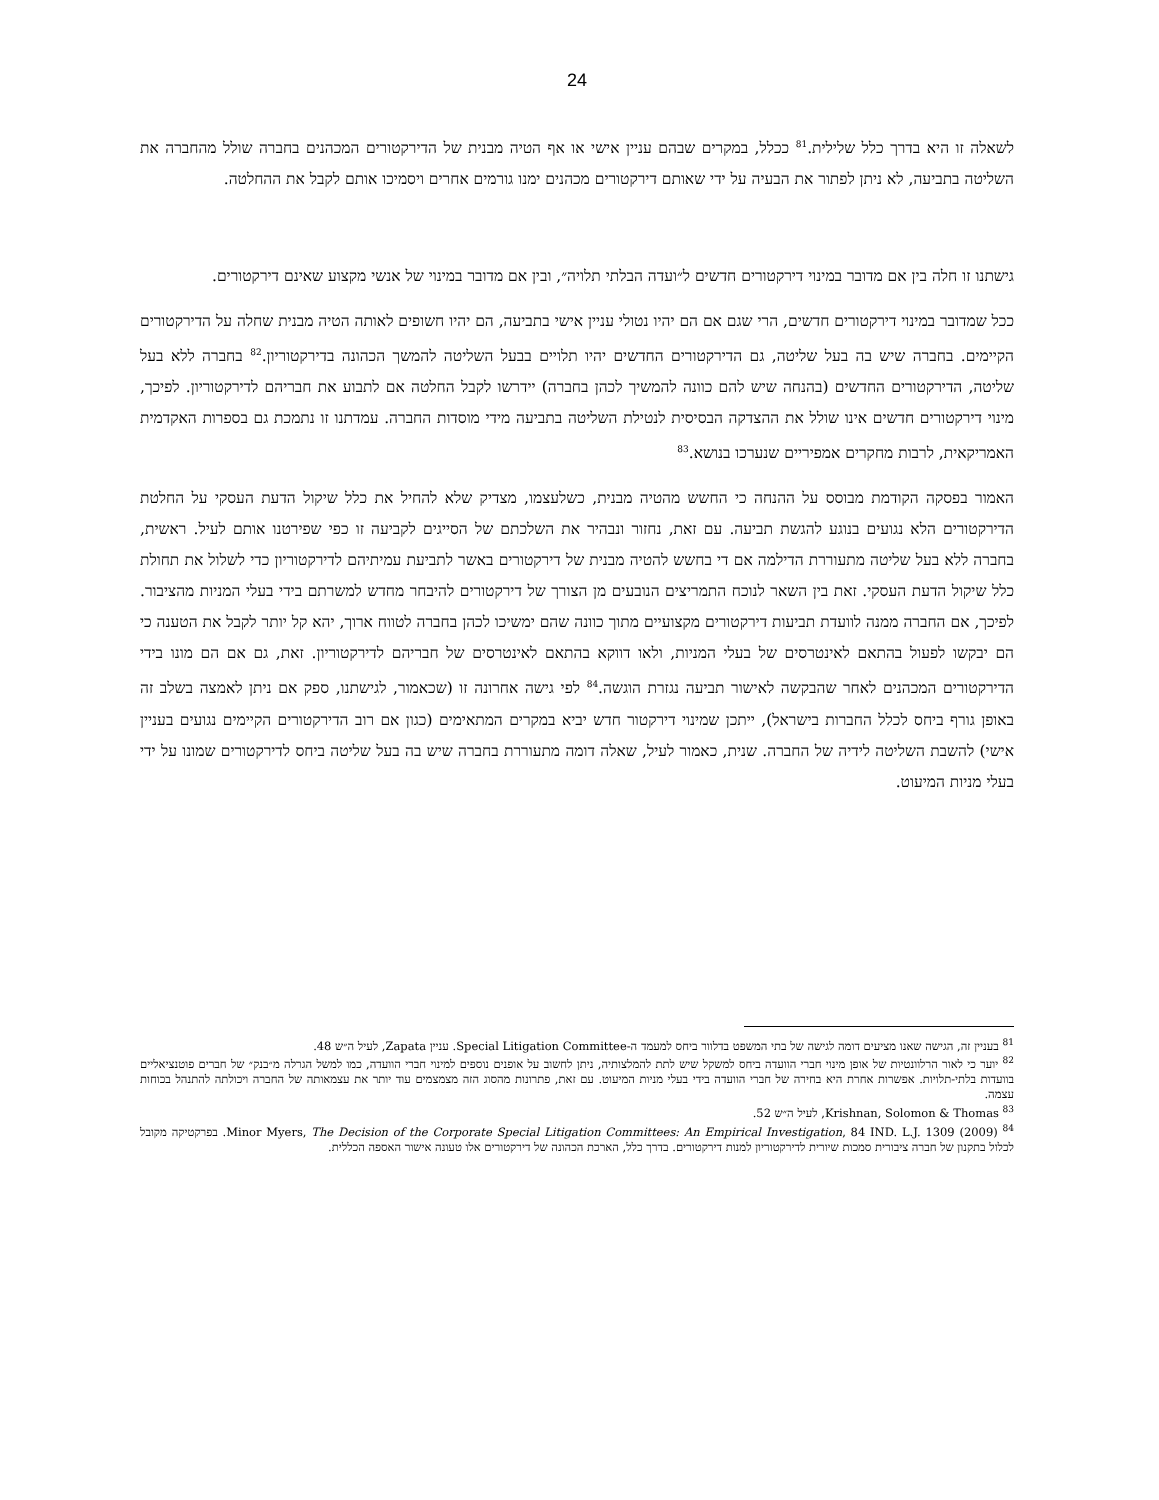24
לשאלה זו היא בדרך כלל שלילית.<sup>81</sup> ככלל, במקרים שבהם עניין אישי או אף הטיה מבנית של הדירקטורים המכהנים בחברה שולל מהחברה את השליטה בתביעה, לא ניתן לפתור את הבעיה על ידי שאותם דירקטורים מכהנים ימנו גורמים אחרים ויסמיכו אותם לקבל את ההחלטה.
גישתנו זו חלה בין אם מדובר במינוי דירקטורים חדשים ל״ועדה הבלתי תלויה״, ובין אם מדובר במינוי של אנשי מקצוע שאינם דירקטורים.
ככל שמדובר במינוי דירקטורים חדשים, הרי שגם אם הם יהיו נטולי עניין אישי בתביעה, הם יהיו חשופים לאותה הטיה מבנית שחלה על הדירקטורים הקיימים. בחברה שיש בה בעל שליטה, גם הדירקטורים החדשים יהיו תלויים בבעל השליטה להמשך הכהונה בדירקטוריון.<sup>82</sup> בחברה ללא בעל שליטה, הדירקטורים החדשים (בהנחה שיש להם כוונה להמשיך לכהן בחברה) יידרשו לקבל החלטה אם לתבוע את חבריהם לדירקטוריון. לפיכך, מינוי דירקטורים חדשים אינו שולל את ההצדקה הבסיסית לנטילת השליטה בתביעה מידי מוסדות החברה. עמדתנו זו נתמכת גם בספרות האקדמית האמריקאית, לרבות מחקרים אמפיריים שנערכו בנושא.<sup>83</sup>
האמור בפסקה הקודמת מבוסס על ההנחה כי החשש מהטיה מבנית, כשלעצמו, מצדיק שלא להחיל את כלל שיקול הדעת העסקי על החלטת הדירקטורים הלא נגועים בנוגע להגשת תביעה. עם זאת, נחזור ונבהיר את השלכתם של הסייגים לקביעה זו כפי שפירטנו אותם לעיל. ראשית, בחברה ללא בעל שליטה מתעוררת הדילמה אם די בחשש להטיה מבנית של דירקטורים באשר לתביעת עמיתיהם לדירקטוריון כדי לשלול את תחולת כלל שיקול הדעת העסקי. זאת בין השאר לנוכח התמריצים הנובעים מן הצורך של דירקטורים להיבחר מחדש למשרתם בידי בעלי המניות מהציבור. לפיכך, אם החברה ממנה לוועדת תביעות דירקטורים מקצועיים מתוך כוונה שהם ימשיכו לכהן בחברה לטווח ארוך, יהא קל יותר לקבל את הטענה כי הם יבקשו לפעול בהתאם לאינטרסים של בעלי המניות, ולאו דווקא בהתאם לאינטרסים של חבריהם לדירקטוריון. זאת, גם אם הם מונו בידי הדירקטורים המכהנים לאחר שהבקשה לאישור תביעה נגזרת הוגשה.<sup>84</sup> לפי גישה אחרונה זו (שכאמור, לגישתנו, ספק אם ניתן לאמצה בשלב זה באופן גורף ביחס לכלל החברות בישראל), ייתכן שמינוי דירקטור חדש יביא במקרים המתאימים (כגון אם רוב הדירקטורים הקיימים נגועים בעניין אישי) להשבת השליטה לידיה של החברה. שנית, כאמור לעיל, שאלה דומה מתעוררת בחברה שיש בה בעל שליטה ביחס לדירקטורים שמונו על ידי בעלי מניות המיעוט.
<sup>81</sup> בעניין זה, הגישה שאנו מציעים דומה לגישה של בתי המשפט בדלוור ביחס למעמד ה-Special Litigation Committee. עניין Zapata, לעיל ה״ש 48.
<sup>82</sup> יוער כי לאור הרלוונטיות של אופן מינוי חברי הוועדה ביחס למשקל שיש לתת להמלצותיה, ניתן לחשוב על אופנים נוספים למינוי חברי הוועדה, כמו למשל הגרלה מ״בנק״ של חברים פוטנציאליים בוועדות בלתי-תלויות. אפשרות אחרת היא בחירה של חברי הוועדה בידי בעלי מניות המיעוט. עם זאת, פתרונות מהסוג הזה מצמצמים עוד יותר את עצמאותה של החברה ויכולתה להתנהל בכוחות עצמה.
<sup>83</sup> Krishnan, Solomon & Thomas, לעיל ה״ש 52.
<sup>84</sup> Minor Myers, The Decision of the Corporate Special Litigation Committees: An Empirical Investigation, 84 IND. L.J. 1309 (2009). בפרקטיקה מקובל לכלול בתקנון של חברה ציבורית סמכות שיורית לדירקטוריון למנות דירקטורים. בדרך כלל, הארכת הכהונה של דירקטורים אלו טעונה אישור האספה הכללית.